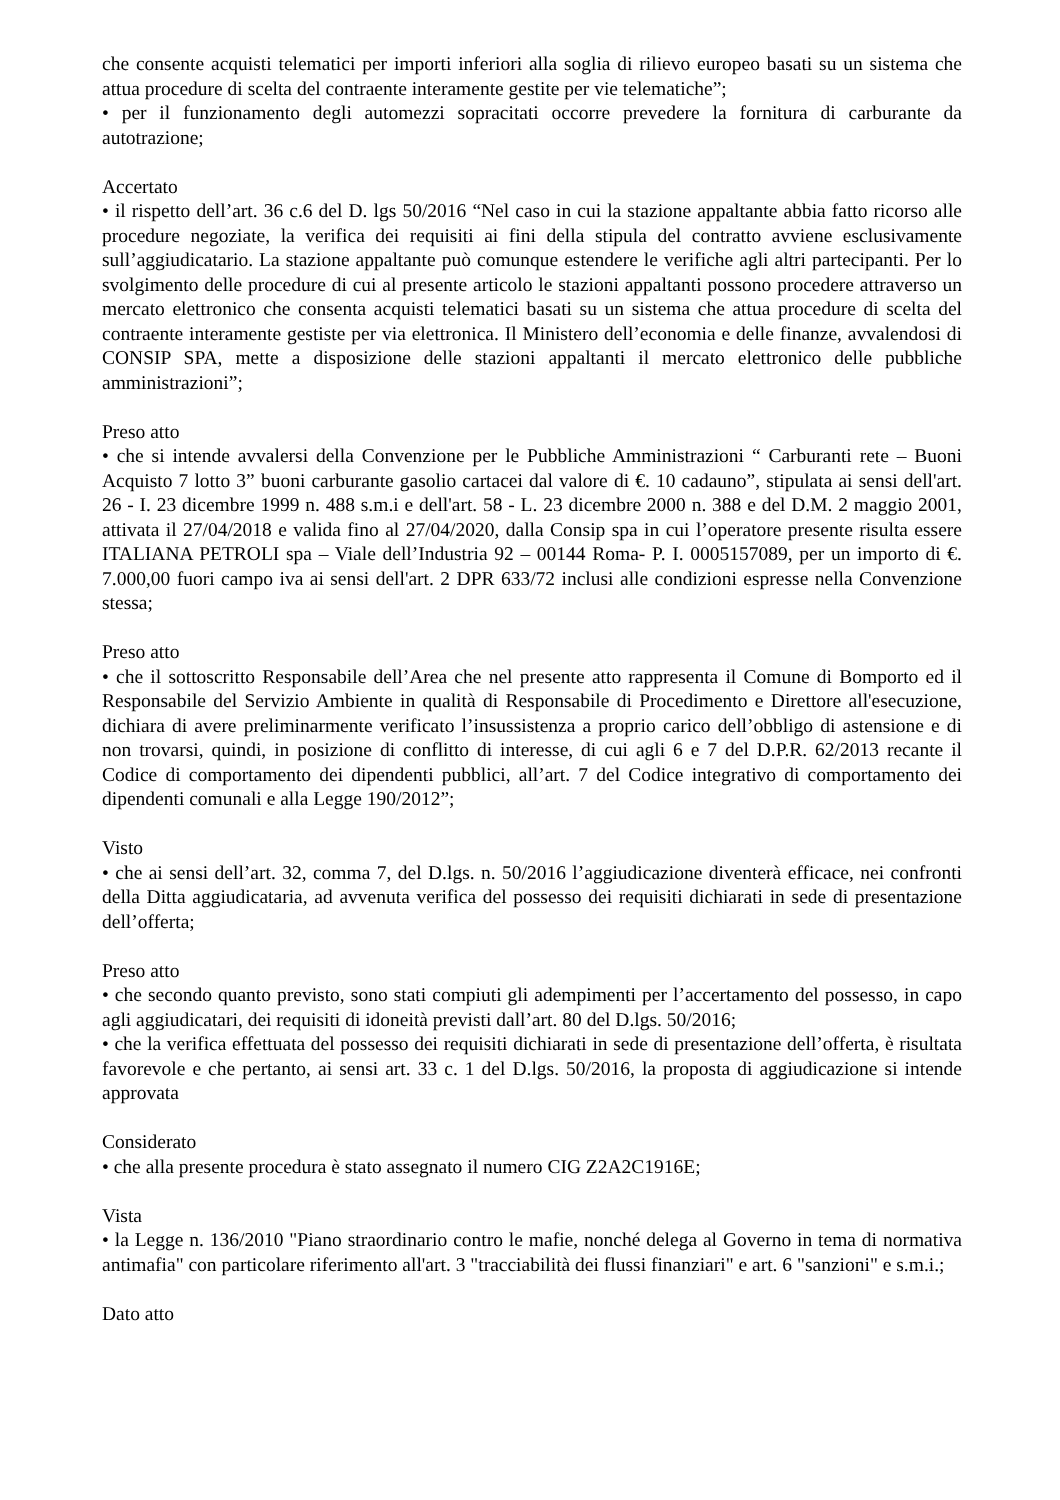che consente acquisti telematici per importi inferiori alla soglia di rilievo europeo basati su un sistema che attua procedure di scelta del contraente interamente gestite per vie telematiche”;
• per il funzionamento degli automezzi sopracitati occorre prevedere la fornitura di carburante da autotrazione;
Accertato
• il rispetto dell’art. 36 c.6 del D. lgs 50/2016 “Nel caso in cui la stazione appaltante abbia fatto ricorso alle procedure negoziate, la verifica dei requisiti ai fini della stipula del contratto avviene esclusivamente sull’aggiudicatario. La stazione appaltante può comunque estendere le verifiche agli altri partecipanti. Per lo svolgimento delle procedure di cui al presente articolo le stazioni appaltanti possono procedere attraverso un mercato elettronico che consenta acquisti telematici basati su un sistema che attua procedure di scelta del contraente interamente gestiste per via elettronica. Il Ministero dell’economia e delle finanze, avvalendosi di CONSIP SPA, mette a disposizione delle stazioni appaltanti il mercato elettronico delle pubbliche amministrazioni”;
Preso atto
• che si intende avvalersi della Convenzione per le Pubbliche Amministrazioni “ Carburanti rete – Buoni Acquisto 7 lotto 3” buoni carburante gasolio cartacei dal valore di €. 10 cadauno”, stipulata ai sensi dell'art. 26 - I. 23 dicembre 1999 n. 488 s.m.i e dell'art. 58 - L. 23 dicembre 2000 n. 388 e del D.M. 2 maggio 2001, attivata il 27/04/2018 e valida fino al 27/04/2020, dalla Consip spa in cui l’operatore presente risulta essere ITALIANA PETROLI spa – Viale dell’Industria 92 – 00144 Roma- P. I. 0005157089, per un importo di €. 7.000,00 fuori campo iva ai sensi dell'art. 2 DPR 633/72 inclusi alle condizioni espresse nella Convenzione stessa;
Preso atto
• che il sottoscritto Responsabile dell’Area che nel presente atto rappresenta il Comune di Bomporto ed il Responsabile del Servizio Ambiente in qualità di Responsabile di Procedimento e Direttore all'esecuzione, dichiara di avere preliminarmente verificato l’insussistenza a proprio carico dell’obbligo di astensione e di non trovarsi, quindi, in posizione di conflitto di interesse, di cui agli 6 e 7 del D.P.R. 62/2013 recante il Codice di comportamento dei dipendenti pubblici, all’art. 7 del Codice integrativo di comportamento dei dipendenti comunali e alla Legge 190/2012”;
Visto
• che ai sensi dell’art. 32, comma 7, del D.lgs. n. 50/2016 l’aggiudicazione diventerà efficace, nei confronti della Ditta aggiudicataria, ad avvenuta verifica del possesso dei requisiti dichiarati in sede di presentazione dell’offerta;
Preso atto
• che secondo quanto previsto, sono stati compiuti gli adempimenti per l’accertamento del possesso, in capo agli aggiudicatari, dei requisiti di idoneità previsti dall’art. 80 del D.lgs. 50/2016;
• che la verifica effettuata del possesso dei requisiti dichiarati in sede di presentazione dell’offerta, è risultata favorevole e che pertanto, ai sensi art. 33 c. 1 del D.lgs. 50/2016, la proposta di aggiudicazione si intende approvata
Considerato
• che alla presente procedura è stato assegnato il numero CIG Z2A2C1916E;
Vista
• la Legge n. 136/2010 "Piano straordinario contro le mafie, nonché delega al Governo in tema di normativa antimafia" con particolare riferimento all'art. 3 "tracciabilità dei flussi finanziari" e art. 6 "sanzioni" e s.m.i.;
Dato atto